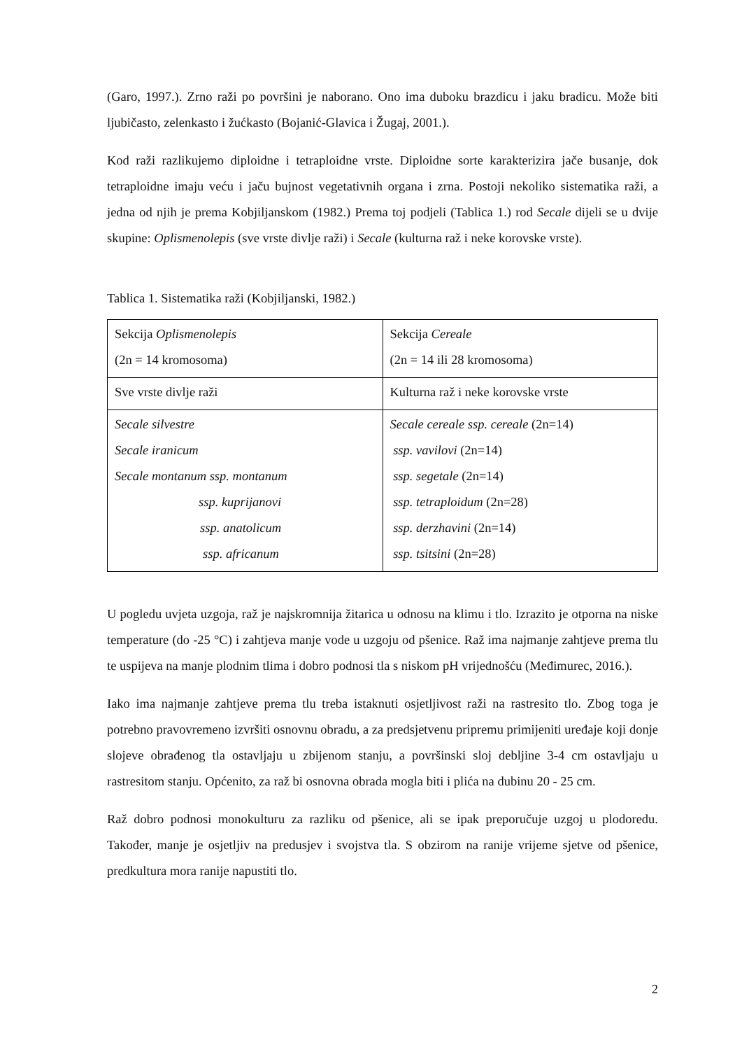(Garo, 1997.). Zrno raži po površini je naborano. Ono ima duboku brazdicu i jaku bradicu. Može biti ljubičasto, zelenkasto i žućkasto (Bojanić-Glavica i Žugaj, 2001.).
Kod raži razlikujemo diploidne i tetraploidne vrste. Diploidne sorte karakterizira jače busanje, dok tetraploidne imaju veću i jaču bujnost vegetativnih organa i zrna. Postoji nekoliko sistematika raži, a jedna od njih je prema Kobjiljanskom (1982.) Prema toj podjeli (Tablica 1.) rod Secale dijeli se u dvije skupine: Oplismenolepis (sve vrste divlje raži) i Secale (kulturna raž i neke korovske vrste).
Tablica 1. Sistematika raži (Kobjiljanski, 1982.)
| Sekcija Oplismenolepis (2n = 14 kromosoma) | Sekcija Cereale (2n = 14 ili 28 kromosoma) |
| Sve vrste divlje raži | Kulturna raž i neke korovske vrste |
| Secale silvestre Secale iranicum Secale montanum ssp. montanum ssp. kuprijanovi ssp. anatolicum ssp. africanum | Secale cereale ssp. cereale (2n=14) ssp. vavilovi (2n=14) ssp. segetale (2n=14) ssp. tetraploidum (2n=28) ssp. derzhavini (2n=14) ssp. tsitsini (2n=28) |
U pogledu uvjeta uzgoja, raž je najskromnija žitarica u odnosu na klimu i tlo. Izrazito je otporna na niske temperature (do -25 °C) i zahtjeva manje vode u uzgoju od pšenice. Raž ima najmanje zahtjeve prema tlu te uspijeva na manje plodnim tlima i dobro podnosi tla s niskom pH vrijednošću (Međimurec, 2016.).
Iako ima najmanje zahtjeve prema tlu treba istaknuti osjetljivost raži na rastresito tlo. Zbog toga je potrebno pravovremeno izvršiti osnovnu obradu, a za predsjetvenu pripremu primijeniti uređaje koji donje slojeve obrađenog tla ostavljaju u zbijenom stanju, a površinski sloj debljine 3-4 cm ostavljaju u rastresitom stanju. Općenito, za raž bi osnovna obrada mogla biti i plića na dubinu 20 - 25 cm.
Raž dobro podnosi monokulturu za razliku od pšenice, ali se ipak preporučuje uzgoj u plodoredu. Također, manje je osjetljiv na predusjev i svojstva tla. S obzirom na ranije vrijeme sjetve od pšenice, predkultura mora ranije napustiti tlo.
2